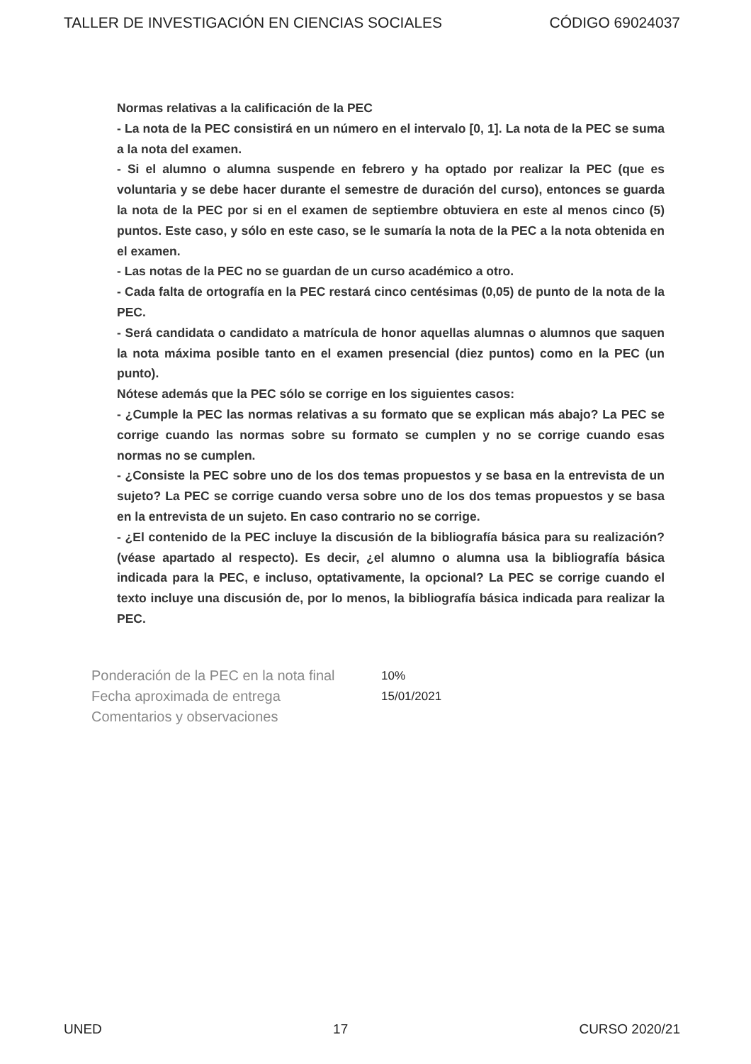TALLER DE INVESTIGACIÓN EN CIENCIAS SOCIALES CÓDIGO 69024037
Normas relativas a la calificación de la PEC
- La nota de la PEC consistirá en un número en el intervalo [0, 1]. La nota de la PEC se suma a la nota del examen.
- Si el alumno o alumna suspende en febrero y ha optado por realizar la PEC (que es voluntaria y se debe hacer durante el semestre de duración del curso), entonces se guarda la nota de la PEC por si en el examen de septiembre obtuviera en este al menos cinco (5) puntos. Este caso, y sólo en este caso, se le sumaría la nota de la PEC a la nota obtenida en el examen.
- Las notas de la PEC no se guardan de un curso académico a otro.
- Cada falta de ortografía en la PEC restará cinco centésimas (0,05) de punto de la nota de la PEC.
- Será candidata o candidato a matrícula de honor aquellas alumnas o alumnos que saquen la nota máxima posible tanto en el examen presencial (diez puntos) como en la PEC (un punto).
Nótese además que la PEC sólo se corrige en los siguientes casos:
- ¿Cumple la PEC las normas relativas a su formato que se explican más abajo? La PEC se corrige cuando las normas sobre su formato se cumplen y no se corrige cuando esas normas no se cumplen.
- ¿Consiste la PEC sobre uno de los dos temas propuestos y se basa en la entrevista de un sujeto? La PEC se corrige cuando versa sobre uno de los dos temas propuestos y se basa en la entrevista de un sujeto. En caso contrario no se corrige.
- ¿El contenido de la PEC incluye la discusión de la bibliografía básica para su realización? (véase apartado al respecto). Es decir, ¿el alumno o alumna usa la bibliografía básica indicada para la PEC, e incluso, optativamente, la opcional? La PEC se corrige cuando el texto incluye una discusión de, por lo menos, la bibliografía básica indicada para realizar la PEC.
Ponderación de la PEC en la nota final 10%
Fecha aproximada de entrega 15/01/2021
Comentarios y observaciones
UNED 17 CURSO 2020/21